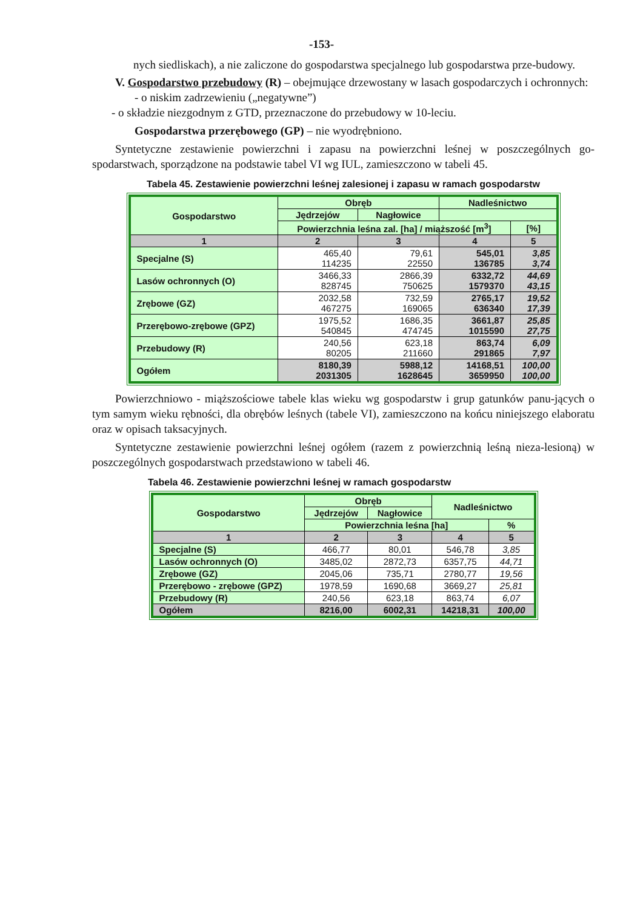-153-
nych siedliskach), a nie zaliczone do gospodarstwa specjalnego lub gospodarstwa prze-budowy.
V. Gospodarstwo przebudowy (R) – obejmujące drzewostany w lasach gospodarczych i ochronnych:
- o niskim zadrzewieniu („negatywne”)
- o składzie niezgodnym z GTD, przeznaczone do przebudowy w 10-leciu.
Gospodarstwa przerębowego (GP) – nie wyodrębniono.
Syntetyczne zestawienie powierzchni i zapasu na powierzchni leśnej w poszczególnych go-spodarstwach, sporządzone na podstawie tabel VI wg IUL, zamieszczono w tabeli 45.
Tabela 45. Zestawienie powierzchni leśnej zalesionej i zapasu w ramach gospodarstw
| Gospodarstwo | Obręb | | Nadleśnictwo | |
| --- | --- | --- | --- | --- |
| | Jędrzejów | Nagłowice | | |
| | Powierzchnia leśna zal. [ha] / miąższość [m<sup>3</sup>] | | | [%] |
| 1 | 2 | 3 | 4 | 5 |
| Specjalne (S) | 465,40 114235 | 79,61 22550 | 545,01 136785 | 3,85 3,74 |
| Lasów ochronnych (O) | 3466,33 828745 | 2866,39 750625 | 6332,72 1579370 | 44,69 43,15 |
| Zrębowe (GZ) | 2032,58 467275 | 732,59 169065 | 2765,17 636340 | 19,52 17,39 |
| Przerębowo-zrębowe (GPZ) | 1975,52 540845 | 1686,35 474745 | 3661,87 1015590 | 25,85 27,75 |
| Przebudowy (R) | 240,56 80205 | 623,18 211660 | 863,74 291865 | 6,09 7,97 |
| Ogółem | 8180,39 2031305 | 5988,12 1628645 | 14168,51 3659950 | 100,00 100,00 |
Powierzchniowo - miąższościowe tabele klas wieku wg gospodarstw i grup gatunków panu-jących o tym samym wieku rębności, dla obrębów leśnych (tabele VI), zamieszczono na końcu niniejszego elaboratu oraz w opisach taksacyjnych.
Syntetyczne zestawienie powierzchni leśnej ogółem (razem z powierzchnią leśną nieza-lesioną) w poszczególnych gospodarstwach przedstawiono w tabeli 46.
Tabela 46. Zestawienie powierzchni leśnej w ramach gospodarstw
| Gospodarstwo | Obręb | | Nadleśnictwo | |
| --- | --- | --- | --- | --- |
| | Jędrzejów | Nagłowice | | |
| | Powierzchnia leśna [ha] | | | % |
| 1 | 2 | 3 | 4 | 5 |
| Specjalne (S) | 466,77 | 80,01 | 546,78 | 3,85 |
| Lasów ochronnych (O) | 3485,02 | 2872,73 | 6357,75 | 44,71 |
| Zrębowe (GZ) | 2045,06 | 735,71 | 2780,77 | 19,56 |
| Przerębowo - zrębowe (GPZ) | 1978,59 | 1690,68 | 3669,27 | 25,81 |
| Przebudowy (R) | 240,56 | 623,18 | 863,74 | 6,07 |
| Ogółem | 8216,00 | 6002,31 | 14218,31 | 100,00 |